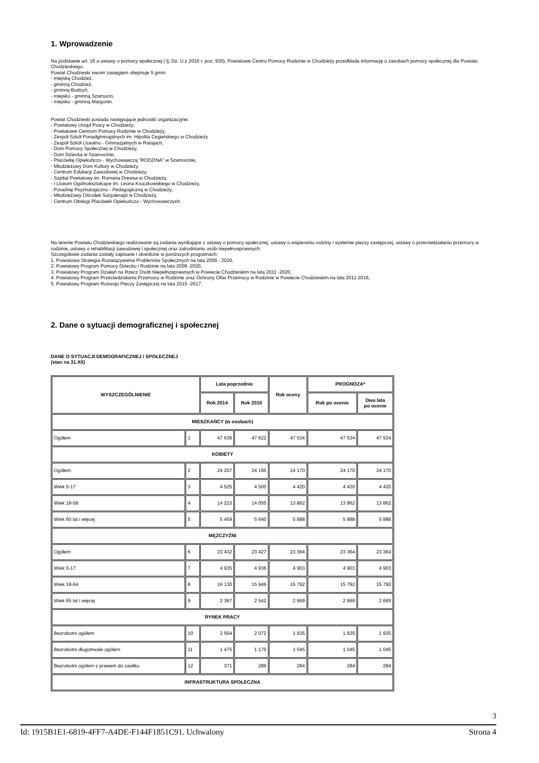1. Wprowadzenie
Na podstawie art. 16 a ustawy o pomocy społecznej ( tj. Dz. U z 2016 r. poz. 930), Powiatowe Centru Pomocy Rodzinie w Chodzieży przedkłada informację o zasobach pomocy społecznej dla Powiatu Chodzieskiego.
Powiat Chodzieski swoim zasięgiem obejmuje 5 gmin:
- miejską Chodzież,
- gminną Chodzież,
- gminną Budzyń,
- miejsko - gminną Szamocin,
- miejsko - gminną Margonin.
Powiat Chodzieski posiada następujące jednostki organizacyjne:
- Powiatowy Urząd Pracy w Chodzieży,
- Powiatowe Centrum Pomocy Rodzinie w Chodzieży,
- Zespół Szkół Ponadgimnajalnych im. Hipolita Cegielskiego w Chodzieży
- Zespół Szkół Licealno - Gimnazjalnych w Ratajach,
- Dom Pomocy Społecznej w Chodzieży,
- Dom Dziecka w Szamocinie,
- Placówkę Opiekuńczo - Wychowawczą "RODZINA" w Szamocinie,
- Młodzieżowy Dom Kultury w Chodzieży,
- Centrum Edukacji Zawodowej w Chodzieży,
- Szpital Powiatowy im. Romana Drewsa w Chodzieży,
- I Liceum Ogólnokształcące im. Leona Kruczkowskiego w Chodzieży,
- Poradnię Psychologiczno - Pedagogiczną w Chodzieży,
- Młodzieżowy Ośrodek Socjoterapii w Chodzieży,
- Centrum Obsługi Placówek Opiekuńczo - Wychowawczych.
Na terenie Powiatu Chodzieskiego realizowane są zadania wynikające z ustawy o pomocy społecznej, ustawy o wspieraniu rodziny i systemie pieczy zastępczej, ustawy o przeciwdziałaniu przemocy w rodzinie, ustawy o rehabilitacji zawodowej i społecznej oraz zatrudnianiu osób niepełnosprawnych:
Szczegółowe zadania zostały zapisane i określone w poniższych programach:
1. Powiatowa Strategia Rozwiązywania Problemów Społecznych na lata 2009 - 2020,
2. Powiatowy Program Pomocy Dziecku i Rodzinie na lata 2009 -2020,
3. Powiatowy Program Działań na Rzecz Osób Niepełnosprawnych w Powiecie Chodzieskim na lata 2011 -2020,
4. Powiatowy Program Przeciwdziałania Przemocy w Rodzinie oraz Ochrony Ofiar Przemocy w Rodzinie w Powiecie Chodzieskim na lata 2011-2016,
5. Powiatowy Program Rozwoju Pieczy Zastępczej na lata 2015 -2017.
2. Dane o sytuacji demograficznej i społecznej
DANE O SYTUACJI DEMOGRAFICZNEJ i SPOŁECZNEJ
(stan na 31.XII)
| WYSZCZEGÓLNIENIE | | Lata poprzednie | | Rok oceny | PROGNOZA* | |
| --- | --- | --- | --- | --- | --- | --- |
| | | Rok 2014 | Rok 2015 | | Rok po ocenie | Dwa lata po ocenie |
| MIESZKAŃCY (w osobach) | | | | | | |
| Ogółem | 1 | 47 639 | 47 622 | 47 534 | 47 534 | 47 534 |
| KOBIETY | | | | | | |
| Ogółem | 2 | 24 207 | 24 195 | 24 170 | 24 170 | 24 170 |
| Wiek 0-17 | 3 | 4 525 | 4 500 | 4 420 | 4 420 | 4 420 |
| Wiek 18-59 | 4 | 14 223 | 14 055 | 13 862 | 13 862 | 13 862 |
| Wiek 60 lat i więcej | 5 | 5 459 | 5 640 | 5 888 | 5 888 | 5 888 |
| MĘŻCZYŹNI | | | | | | |
| Ogółem | 6 | 23 432 | 23 427 | 23 364 | 23 364 | 23 364 |
| Wiek 0-17 | 7 | 4 935 | 4 936 | 4 903 | 4 903 | 4 903 |
| Wiek 18-64 | 8 | 16 130 | 15 949 | 15 792 | 15 792 | 15 792 |
| Wiek 65 lat i więcej | 9 | 2 367 | 2 542 | 2 669 | 2 669 | 2 669 |
| RYNEK PRACY | | | | | | |
| Bezrobotni ogółem | 10 | 2 564 | 2 072 | 1 935 | 1 935 | 1 935 |
| Bezrobotni długotrwale ogółem | 11 | 1 475 | 1 170 | 1 045 | 1 045 | 1 045 |
| Bezrobotni ogółem z prawem do zasiłku | 12 | 371 | 289 | 284 | 284 | 284 |
| INFRASTRUKTURA SPOŁECZNA | | | | | | |
3
Id: 1915B1E1-6819-4FF7-A4DE-F144F1851C91. Uchwalony Strona 4